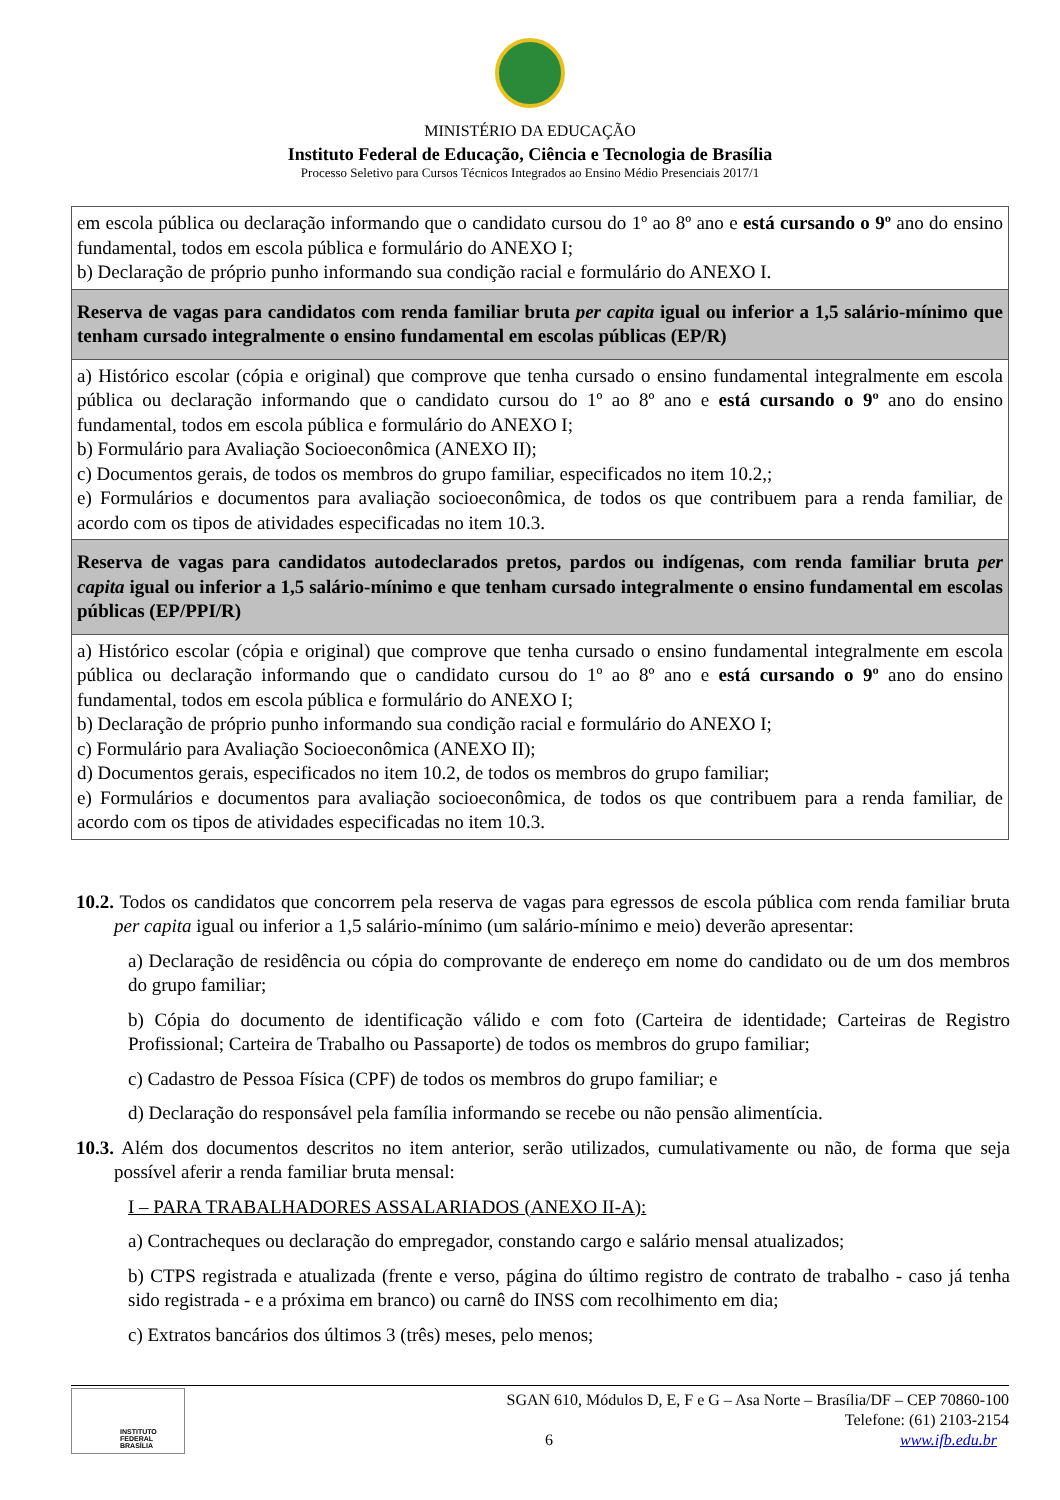MINISTÉRIO DA EDUCAÇÃO
Instituto Federal de Educação, Ciência e Tecnologia de Brasília
Processo Seletivo para Cursos Técnicos Integrados ao Ensino Médio Presenciais 2017/1
| em escola pública ou declaração informando que o candidato cursou do 1º ao 8º ano e está cursando o 9º ano do ensino fundamental, todos em escola pública e formulário do ANEXO I; b) Declaração de próprio punho informando sua condição racial e formulário do ANEXO I. |
| Reserva de vagas para candidatos com renda familiar bruta per capita igual ou inferior a 1,5 salário-mínimo que tenham cursado integralmente o ensino fundamental em escolas públicas (EP/R) |
| a) Histórico escolar (cópia e original) que comprove que tenha cursado o ensino fundamental integralmente em escola pública ou declaração informando que o candidato cursou do 1º ao 8º ano e está cursando o 9º ano do ensino fundamental, todos em escola pública e formulário do ANEXO I; b) Formulário para Avaliação Socioeconômica (ANEXO II); c) Documentos gerais, de todos os membros do grupo familiar, especificados no item 10.2,; e) Formulários e documentos para avaliação socioeconômica, de todos os que contribuem para a renda familiar, de acordo com os tipos de atividades especificadas no item 10.3. |
| Reserva de vagas para candidatos autodeclarados pretos, pardos ou indígenas, com renda familiar bruta per capita igual ou inferior a 1,5 salário-mínimo e que tenham cursado integralmente o ensino fundamental em escolas públicas (EP/PPI/R) |
| a) Histórico escolar (cópia e original) que comprove que tenha cursado o ensino fundamental integralmente em escola pública ou declaração informando que o candidato cursou do 1º ao 8º ano e está cursando o 9º ano do ensino fundamental, todos em escola pública e formulário do ANEXO I; b) Declaração de próprio punho informando sua condição racial e formulário do ANEXO I; c) Formulário para Avaliação Socioeconômica (ANEXO II); d) Documentos gerais, especificados no item 10.2, de todos os membros do grupo familiar; e) Formulários e documentos para avaliação socioeconômica, de todos os que contribuem para a renda familiar, de acordo com os tipos de atividades especificadas no item 10.3. |
10.2. Todos os candidatos que concorrem pela reserva de vagas para egressos de escola pública com renda familiar bruta per capita igual ou inferior a 1,5 salário-mínimo (um salário-mínimo e meio) deverão apresentar:
a) Declaração de residência ou cópia do comprovante de endereço em nome do candidato ou de um dos membros do grupo familiar;
b) Cópia do documento de identificação válido e com foto (Carteira de identidade; Carteiras de Registro Profissional; Carteira de Trabalho ou Passaporte) de todos os membros do grupo familiar;
c) Cadastro de Pessoa Física (CPF) de todos os membros do grupo familiar; e
d) Declaração do responsável pela família informando se recebe ou não pensão alimentícia.
10.3. Além dos documentos descritos no item anterior, serão utilizados, cumulativamente ou não, de forma que seja possível aferir a renda familiar bruta mensal:
I – PARA TRABALHADORES ASSALARIADOS (ANEXO II-A):
a) Contracheques ou declaração do empregador, constando cargo e salário mensal atualizados;
b) CTPS registrada e atualizada (frente e verso, página do último registro de contrato de trabalho - caso já tenha sido registrada - e a próxima em branco) ou carnê do INSS com recolhimento em dia;
c) Extratos bancários dos últimos 3 (três) meses, pelo menos;
INSTITUTO FEDERAL
BRASÍLIA
SGAN 610, Módulos D, E, F e G – Asa Norte – Brasília/DF – CEP 70860-100
Telefone: (61) 2103-2154
6 www.ifb.edu.br